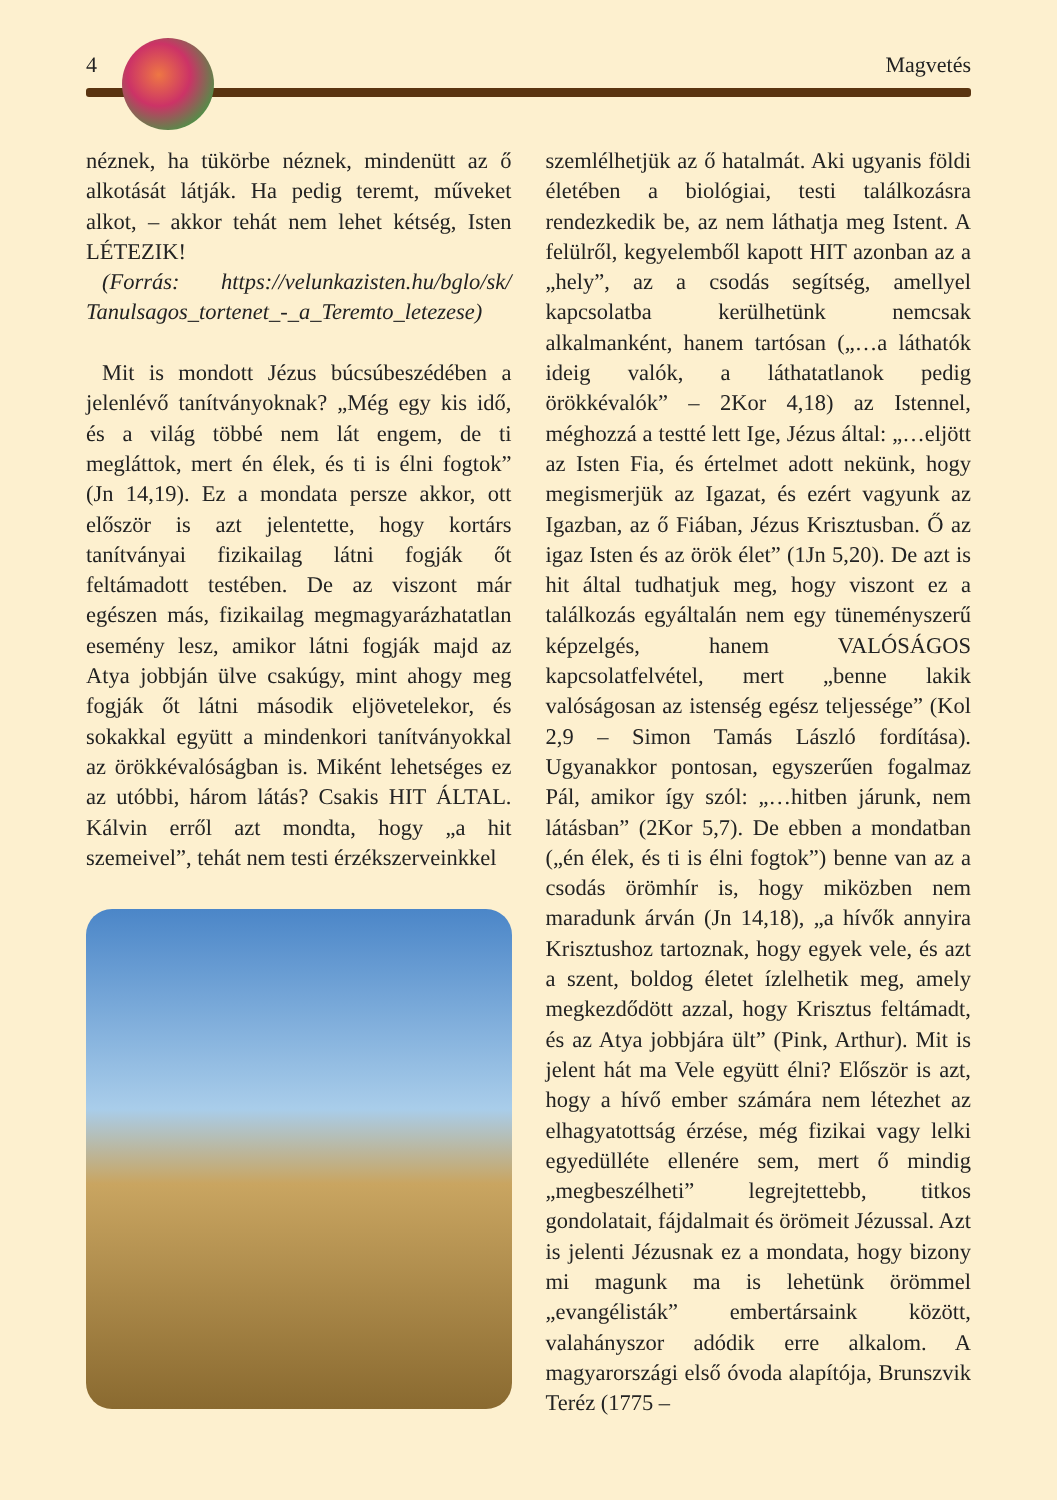4 Magvetés
néznek, ha tükörbe néznek, mindenütt az ő alkotását látják. Ha pedig teremt, műveket alkot, – akkor tehát nem lehet kétség, Isten LÉTEZIK!
(Forrás: https://velunkazisten.hu/bglo/sk/ Tanulsagos_tortenet_-_a_Teremto_letezese)
Mit is mondott Jézus búcsúbeszédében a jelenlévő tanítványoknak? „Még egy kis idő, és a világ többé nem lát engem, de ti megláttok, mert én élek, és ti is élni fogtok” (Jn 14,19). Ez a mondata persze akkor, ott először is azt jelentette, hogy kortárs tanítványai fizikailag látni fogják őt feltámadott testében. De az viszont már egészen más, fizikailag megmagyarázhatatlan esemény lesz, amikor látni fogják majd az Atya jobbján ülve csakúgy, mint ahogy meg fogják őt látni második eljövetelekor, és sokakkal együtt a mindenkori tanítványokkal az örökkévalóságban is. Miként lehetséges ez az utóbbi, három látás? Csakis HIT ÁLTAL. Kálvin erről azt mondta, hogy „a hit szemeivel”, tehát nem testi érzékszerveinkkel
szemlélhetjük az ő hatalmát. Aki ugyanis földi életében a biológiai, testi találkozásra rendezkedik be, az nem láthatja meg Istent. A felülről, kegyelemből kapott HIT azonban az a „hely”, az a csodás segítség, amellyel kapcsolatba kerülhetünk nemcsak alkalmanként, hanem tartósan („…a láthatók ideig valók, a láthatatlanok pedig örökkévalók” – 2Kor 4,18) az Istennel, méghozzá a testté lett Ige, Jézus által: „…eljött az Isten Fia, és értelmet adott nekünk, hogy megismerjük az Igazat, és ezért vagyunk az Igazban, az ő Fiában, Jézus Krisztusban. Ő az igaz Isten és az örök élet” (1Jn 5,20). De azt is hit által tudhatjuk meg, hogy viszont ez a találkozás egyáltalán nem egy tüneményszerű képzelgés, hanem VALÓSÁGOS kapcsolatfelvétel, mert „benne lakik valóságosan az istenség egész teljessége” (Kol 2,9 – Simon Tamás László fordítása). Ugyanakkor pontosan, egyszerűen fogalmaz Pál, amikor így szól: „…hitben járunk, nem látásban” (2Kor 5,7). De ebben a mondatban („én élek, és ti is élni fogtok”) benne van az a csodás örömhír is, hogy miközben nem maradunk árván (Jn 14,18), „a hívők annyira Krisztushoz tartoznak, hogy egyek vele, és azt a szent, boldog életet ízlelhetik meg, amely megkezdődött azzal, hogy Krisztus feltámadt, és az Atya jobbjára ült” (Pink, Arthur). Mit is jelent hát ma Vele együtt élni? Először is azt, hogy a hívő ember számára nem létezhet az elhagyatottság érzése, még fizikai vagy lelki egyedülléte ellenére sem, mert ő mindig „megbeszélheti” legrejtettebb, titkos gondolatait, fájdalmait és örömeit Jézussal. Azt is jelenti Jézusnak ez a mondata, hogy bizony mi magunk ma is lehetünk örömmel „evangélisták” embertársaink között, valahányszor adódik erre alkalom. A magyarországi első óvoda alapítója, Brunszvik Teréz (1775 –